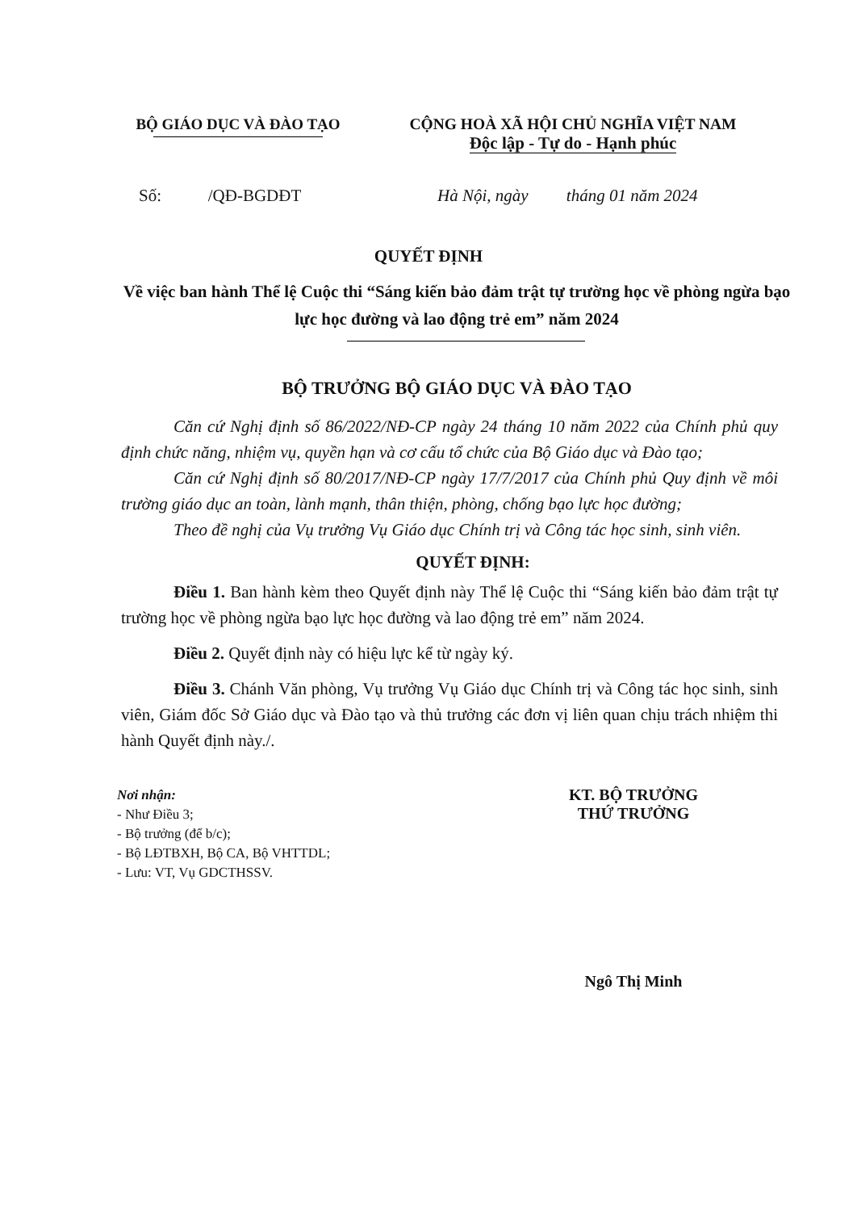BỘ GIÁO DỤC VÀ ĐÀO TẠO CỘNG HOÀ XÃ HỘI CHỦ NGHĨA VIỆT NAM
Độc lập - Tự do - Hạnh phúc
Số: /QĐ-BGDĐT Hà Nội, ngày tháng 01 năm 2024
QUYẾT ĐỊNH
Về việc ban hành Thể lệ Cuộc thi “Sáng kiến bảo đảm trật tự trường học về phòng ngừa bạo lực học đường và lao động trẻ em” năm 2024
BỘ TRƯỞNG BỘ GIÁO DỤC VÀ ĐÀO TẠO
Căn cứ Nghị định số 86/2022/NĐ-CP ngày 24 tháng 10 năm 2022 của Chính phủ quy định chức năng, nhiệm vụ, quyền hạn và cơ cấu tổ chức của Bộ Giáo dục và Đào tạo;
Căn cứ Nghị định số 80/2017/NĐ-CP ngày 17/7/2017 của Chính phủ Quy định về môi trường giáo dục an toàn, lành mạnh, thân thiện, phòng, chống bạo lực học đường;
Theo đề nghị của Vụ trưởng Vụ Giáo dục Chính trị và Công tác học sinh, sinh viên.
QUYẾT ĐỊNH:
Điều 1. Ban hành kèm theo Quyết định này Thể lệ Cuộc thi “Sáng kiến bảo đảm trật tự trường học về phòng ngừa bạo lực học đường và lao động trẻ em” năm 2024.
Điều 2. Quyết định này có hiệu lực kể từ ngày ký.
Điều 3. Chánh Văn phòng, Vụ trưởng Vụ Giáo dục Chính trị và Công tác học sinh, sinh viên, Giám đốc Sở Giáo dục và Đào tạo và thủ trưởng các đơn vị liên quan chịu trách nhiệm thi hành Quyết định này./.
Nơi nhận:
- Như Điều 3;
- Bộ trưởng (để b/c);
- Bộ LĐTBXH, Bộ CA, Bộ VHTTDL;
- Lưu: VT, Vụ GDCTHSSV.
KT. BỘ TRƯỞNG
THỨ TRƯỞNG
Ngô Thị Minh